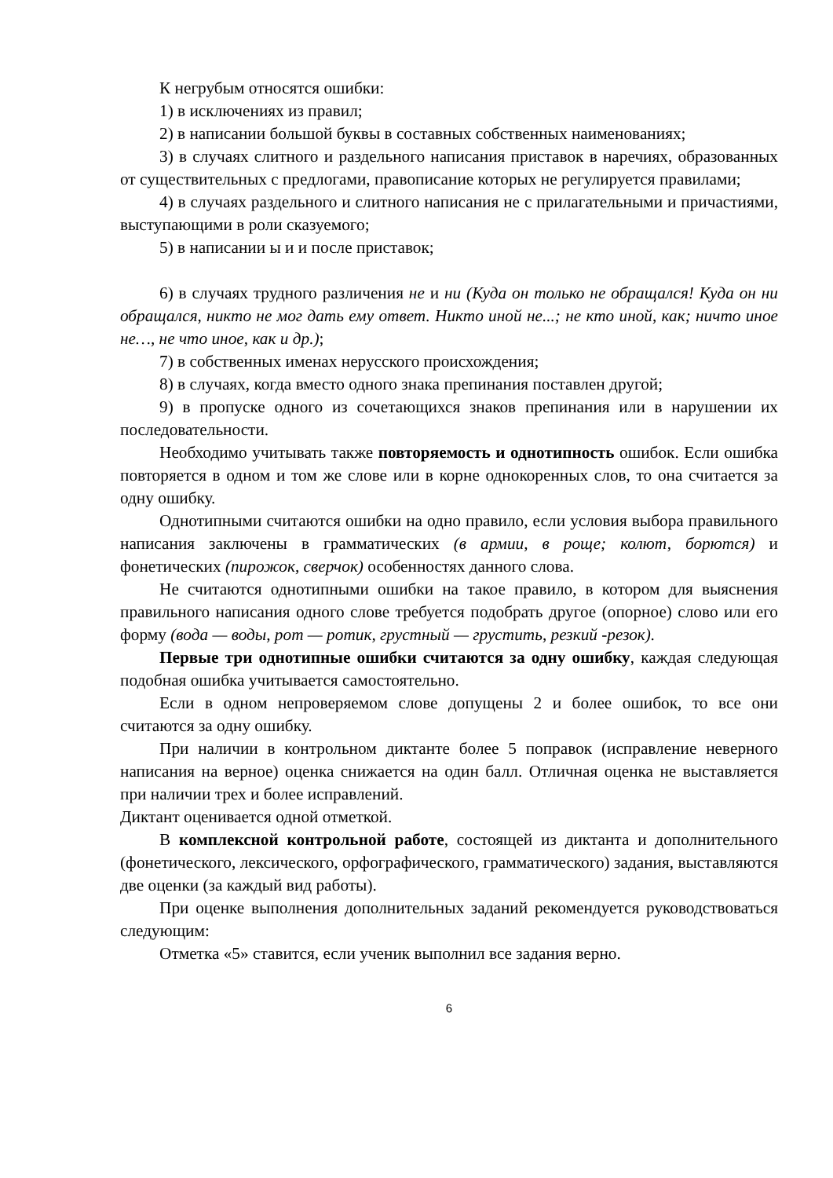К негрубым относятся ошибки:
1) в исключениях из правил;
2) в написании большой буквы в составных собственных наименованиях;
3) в случаях слитного и раздельного написания приставок в наречиях, образованных от существительных с предлогами, правописание которых не регулируется правилами;
4) в случаях раздельного и слитного написания не с прилагательными и причастиями, выступающими в роли сказуемого;
5) в написании ы и и после приставок;
6) в случаях трудного различения не и ни (Куда он только не обращался! Куда он ни обращался, никто не мог дать ему ответ. Никто иной не...; не кто иной, как; ничто иное не…, не что иное, как и др.);
7) в собственных именах нерусского происхождения;
8) в случаях, когда вместо одного знака препинания поставлен другой;
9) в пропуске одного из сочетающихся знаков препинания или в нарушении их последовательности.
Необходимо учитывать также повторяемость и однотипность ошибок. Если ошибка повторяется в одном и том же слове или в корне однокоренных слов, то она считается за одну ошибку.
Однотипными считаются ошибки на одно правило, если условия выбора правильного написания заключены в грамматических (в армии, в роще; колют, борются) и фонетических (пирожок, сверчок) особенностях данного слова.
Не считаются однотипными ошибки на такое правило, в котором для выяснения правильного написания одного слове требуется подобрать другое (опорное) слово или его форму (вода — воды, рот — ротик, грустный — грустить, резкий -резок).
Первые три однотипные ошибки считаются за одну ошибку, каждая следующая подобная ошибка учитывается самостоятельно.
Если в одном непроверяемом слове допущены 2 и более ошибок, то все они считаются за одну ошибку.
При наличии в контрольном диктанте более 5 поправок (исправление неверного написания на верное) оценка снижается на один балл. Отличная оценка не выставляется при наличии трех и более исправлений.
Диктант оценивается одной отметкой.
В комплексной контрольной работе, состоящей из диктанта и дополнительного (фонетического, лексического, орфографического, грамматического) задания, выставляются две оценки (за каждый вид работы).
При оценке выполнения дополнительных заданий рекомендуется руководствоваться следующим:
Отметка «5» ставится, если ученик выполнил все задания верно.
6